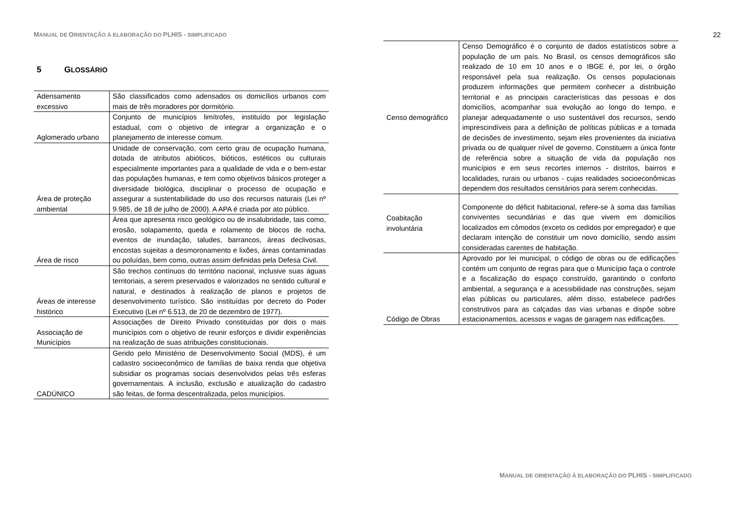MANUAL DE ORIENTAÇÃO À ELABORAÇÃO DO PLHIS - SIMPLIFICADO
5 GLOSSÁRIO
| Adensamento excessivo | São classificados como adensados os domicílios urbanos com mais de três moradores por dormitório. |
| Aglomerado urbano | Conjunto de municípios limítrofes, instituído por legislação estadual, com o objetivo de integrar a organização e o planejamento de interesse comum. |
| Área de proteção ambiental | Unidade de conservação, com certo grau de ocupação humana, dotada de atributos abióticos, bióticos, estéticos ou culturais especialmente importantes para a qualidade de vida e o bem-estar das populações humanas, e tem como objetivos básicos proteger a diversidade biológica, disciplinar o processo de ocupação e assegurar a sustentabilidade do uso dos recursos naturais (Lei nº 9.985, de 18 de julho de 2000). A APA é criada por ato público. |
| Área de risco | Área que apresenta risco geológico ou de insalubridade, tais como, erosão, solapamento, queda e rolamento de blocos de rocha, eventos de inundação, taludes, barrancos, áreas declivosas, encostas sujeitas a desmoronamento e lixões, áreas contaminadas ou poluídas, bem como, outras assim definidas pela Defesa Civil. |
| Áreas de interesse histórico | São trechos contínuos do território nacional, inclusive suas águas territoriais, a serem preservados e valorizados no sentido cultural e natural, e destinados à realização de planos e projetos de desenvolvimento turístico. São instituídas por decreto do Poder Executivo (Lei nº 6.513, de 20 de dezembro de 1977). |
| Associação de Municípios | Associações de Direito Privado constituídas por dois o mais municípios com o objetivo de reunir esforços e dividir experiências na realização de suas atribuições constitucionais. |
| CADÚNICO | Gerido pelo Ministério de Desenvolvimento Social (MDS), é um cadastro socioeconômico de famílias de baixa renda que objetiva subsidiar os programas sociais desenvolvidos pelas três esferas governamentais. A inclusão, exclusão e atualização do cadastro são feitas, de forma descentralizada, pelos municípios. |
22
| Censo demográfico | Censo Demográfico é o conjunto de dados estatísticos sobre a população de um país. No Brasil, os censos demográficos são realizado de 10 em 10 anos e o IBGE é, por lei, o órgão responsável pela sua realização. Os censos populacionais produzem informações que permitem conhecer a distribuição territorial e as principais características das pessoas e dos domicílios, acompanhar sua evolução ao longo do tempo, e planejar adequadamente o uso sustentável dos recursos, sendo imprescindíveis para a definição de políticas públicas e a tomada de decisões de investimento, sejam eles provenientes da iniciativa privada ou de qualquer nível de governo. Constituem a única fonte de referência sobre a situação de vida da população nos municípios e em seus recortes internos - distritos, bairros e localidades, rurais ou urbanos - cujas realidades socioeconômicas dependem dos resultados censitários para serem conhecidas. |
| Coabitação involuntária | Componente do déficit habitacional, refere-se à soma das famílias conviventes secundárias e das que vivem em domicílios localizados em cômodos (exceto os cedidos por empregador) e que declaram intenção de constituir um novo domicílio, sendo assim consideradas carentes de habitação. |
| Código de Obras | Aprovado por lei municipal, o código de obras ou de edificações contém um conjunto de regras para que o Município faça o controle e a fiscalização do espaço construído, garantindo o conforto ambiental, a segurança e a acessibilidade nas construções, sejam elas públicas ou particulares, além disso, estabelece padrões construtivos para as calçadas das vias urbanas e dispõe sobre estacionamentos, acessos e vagas de garagem nas edificações. |
MANUAL DE ORIENTAÇÃO À ELABORAÇÃO DO PLHIS - SIMPLIFICADO